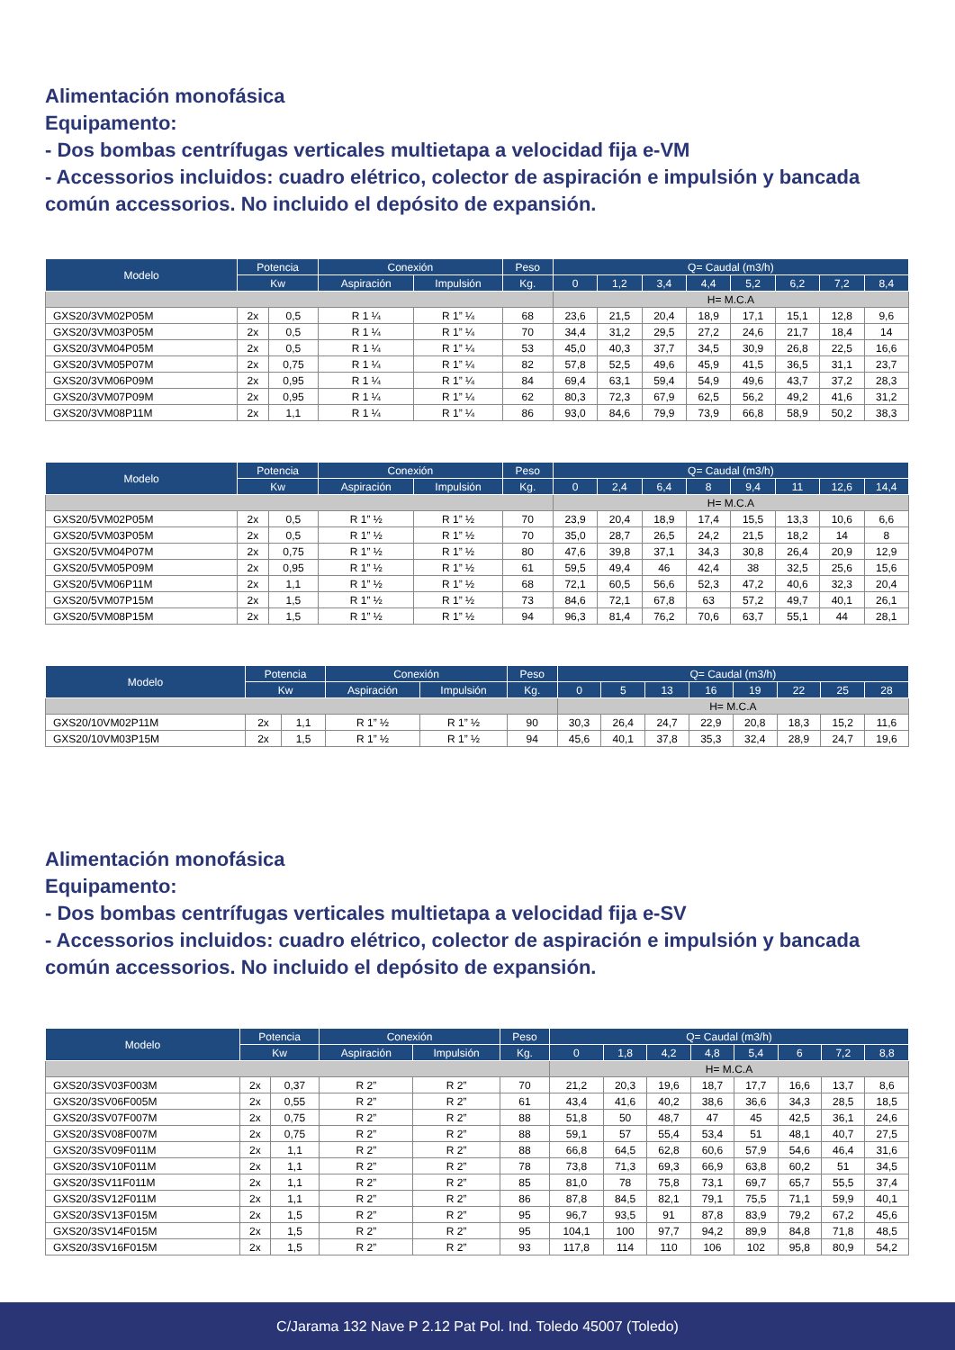Alimentación monofásica
Equipamento:
- Dos bombas centrífugas verticales multietapa a velocidad fija e-VM
- Accessorios incluidos: cuadro elétrico, colector de aspiración e impulsión y bancada común accessorios. No incluido el depósito de expansión.
| Modelo | Potencia | | Conexión | | Peso | Q= Caudal (m3/h) | | | | | | | |
| --- | --- | --- | --- | --- | --- | --- | --- | --- | --- | --- | --- | --- | --- |
| | Kw | | Aspiración | Impulsión | Kg. | 0 | 1,2 | 3,4 | 4,4 | 5,2 | 6,2 | 7,2 | 8,4 |
| | | | | | | H= M.C.A | | | | | | | |
| GXS20/3VM02P05M | 2x | 0,5 | R 1 ¼ | R 1” ¼ | 68 | 23,6 | 21,5 | 20,4 | 18,9 | 17,1 | 15,1 | 12,8 | 9,6 |
| GXS20/3VM03P05M | 2x | 0,5 | R 1 ¼ | R 1” ¼ | 70 | 34,4 | 31,2 | 29,5 | 27,2 | 24,6 | 21,7 | 18,4 | 14 |
| GXS20/3VM04P05M | 2x | 0,5 | R 1 ¼ | R 1” ¼ | 53 | 45,0 | 40,3 | 37,7 | 34,5 | 30,9 | 26,8 | 22,5 | 16,6 |
| GXS20/3VM05P07M | 2x | 0,75 | R 1 ¼ | R 1” ¼ | 82 | 57,8 | 52,5 | 49,6 | 45,9 | 41,5 | 36,5 | 31,1 | 23,7 |
| GXS20/3VM06P09M | 2x | 0,95 | R 1 ¼ | R 1” ¼ | 84 | 69,4 | 63,1 | 59,4 | 54,9 | 49,6 | 43,7 | 37,2 | 28,3 |
| GXS20/3VM07P09M | 2x | 0,95 | R 1 ¼ | R 1” ¼ | 62 | 80,3 | 72,3 | 67,9 | 62,5 | 56,2 | 49,2 | 41,6 | 31,2 |
| GXS20/3VM08P11M | 2x | 1,1 | R 1 ¼ | R 1” ¼ | 86 | 93,0 | 84,6 | 79,9 | 73,9 | 66,8 | 58,9 | 50,2 | 38,3 |
| Modelo | Potencia | | Conexión | | Peso | Q= Caudal (m3/h) | | | | | | | |
| --- | --- | --- | --- | --- | --- | --- | --- | --- | --- | --- | --- | --- | --- |
| | Kw | | Aspiración | Impulsión | Kg. | 0 | 2,4 | 6,4 | 8 | 9,4 | 11 | 12,6 | 14,4 |
| | | | | | | H= M.C.A | | | | | | | |
| GXS20/5VM02P05M | 2x | 0,5 | R 1” ½ | R 1” ½ | 70 | 23,9 | 20,4 | 18,9 | 17,4 | 15,5 | 13,3 | 10,6 | 6,6 |
| GXS20/5VM03P05M | 2x | 0,5 | R 1” ½ | R 1” ½ | 70 | 35,0 | 28,7 | 26,5 | 24,2 | 21,5 | 18,2 | 14 | 8 |
| GXS20/5VM04P07M | 2x | 0,75 | R 1” ½ | R 1” ½ | 80 | 47,6 | 39,8 | 37,1 | 34,3 | 30,8 | 26,4 | 20,9 | 12,9 |
| GXS20/5VM05P09M | 2x | 0,95 | R 1” ½ | R 1” ½ | 61 | 59,5 | 49,4 | 46 | 42,4 | 38 | 32,5 | 25,6 | 15,6 |
| GXS20/5VM06P11M | 2x | 1,1 | R 1” ½ | R 1” ½ | 68 | 72,1 | 60,5 | 56,6 | 52,3 | 47,2 | 40,6 | 32,3 | 20,4 |
| GXS20/5VM07P15M | 2x | 1,5 | R 1” ½ | R 1” ½ | 73 | 84,6 | 72,1 | 67,8 | 63 | 57,2 | 49,7 | 40,1 | 26,1 |
| GXS20/5VM08P15M | 2x | 1,5 | R 1” ½ | R 1” ½ | 94 | 96,3 | 81,4 | 76,2 | 70,6 | 63,7 | 55,1 | 44 | 28,1 |
| Modelo | Potencia | | Conexión | | Peso | Q= Caudal (m3/h) | | | | | | | |
| --- | --- | --- | --- | --- | --- | --- | --- | --- | --- | --- | --- | --- | --- |
| | Kw | | Aspiración | Impulsión | Kg. | 0 | 5 | 13 | 16 | 19 | 22 | 25 | 28 |
| | | | | | | H= M.C.A | | | | | | | |
| GXS20/10VM02P11M | 2x | 1,1 | R 1” ½ | R 1” ½ | 90 | 30,3 | 26,4 | 24,7 | 22,9 | 20,8 | 18,3 | 15,2 | 11,6 |
| GXS20/10VM03P15M | 2x | 1,5 | R 1” ½ | R 1” ½ | 94 | 45,6 | 40,1 | 37,8 | 35,3 | 32,4 | 28,9 | 24,7 | 19,6 |
Alimentación monofásica
Equipamento:
- Dos bombas centrífugas verticales multietapa a velocidad fija e-SV
- Accessorios incluidos: cuadro elétrico, colector de aspiración e impulsión y bancada común accessorios. No incluido el depósito de expansión.
| Modelo | Potencia | | Conexión | | Peso | Q= Caudal (m3/h) | | | | | | | |
| --- | --- | --- | --- | --- | --- | --- | --- | --- | --- | --- | --- | --- | --- |
| | Kw | | Aspiración | Impulsión | Kg. | 0 | 1,8 | 4,2 | 4,8 | 5,4 | 6 | 7,2 | 8,8 |
| | | | | | | H= M.C.A | | | | | | | |
| GXS20/3SV03F003M | 2x | 0,37 | R 2” | R 2” | 70 | 21,2 | 20,3 | 19,6 | 18,7 | 17,7 | 16,6 | 13,7 | 8,6 |
| GXS20/3SV06F005M | 2x | 0,55 | R 2” | R 2” | 61 | 43,4 | 41,6 | 40,2 | 38,6 | 36,6 | 34,3 | 28,5 | 18,5 |
| GXS20/3SV07F007M | 2x | 0,75 | R 2” | R 2” | 88 | 51,8 | 50 | 48,7 | 47 | 45 | 42,5 | 36,1 | 24,6 |
| GXS20/3SV08F007M | 2x | 0,75 | R 2” | R 2” | 88 | 59,1 | 57 | 55,4 | 53,4 | 51 | 48,1 | 40,7 | 27,5 |
| GXS20/3SV09F011M | 2x | 1,1 | R 2” | R 2” | 88 | 66,8 | 64,5 | 62,8 | 60,6 | 57,9 | 54,6 | 46,4 | 31,6 |
| GXS20/3SV10F011M | 2x | 1,1 | R 2” | R 2” | 78 | 73,8 | 71,3 | 69,3 | 66,9 | 63,8 | 60,2 | 51 | 34,5 |
| GXS20/3SV11F011M | 2x | 1,1 | R 2” | R 2” | 85 | 81,0 | 78 | 75,8 | 73,1 | 69,7 | 65,7 | 55,5 | 37,4 |
| GXS20/3SV12F011M | 2x | 1,1 | R 2” | R 2” | 86 | 87,8 | 84,5 | 82,1 | 79,1 | 75,5 | 71,1 | 59,9 | 40,1 |
| GXS20/3SV13F015M | 2x | 1,5 | R 2” | R 2” | 95 | 96,7 | 93,5 | 91 | 87,8 | 83,9 | 79,2 | 67,2 | 45,6 |
| GXS20/3SV14F015M | 2x | 1,5 | R 2” | R 2” | 95 | 104,1 | 100 | 97,7 | 94,2 | 89,9 | 84,8 | 71,8 | 48,5 |
| GXS20/3SV16F015M | 2x | 1,5 | R 2” | R 2” | 93 | 117,8 | 114 | 110 | 106 | 102 | 95,8 | 80,9 | 54,2 |
C/Jarama 132 Nave P 2.12 Pat Pol. Ind. Toledo 45007 (Toledo)